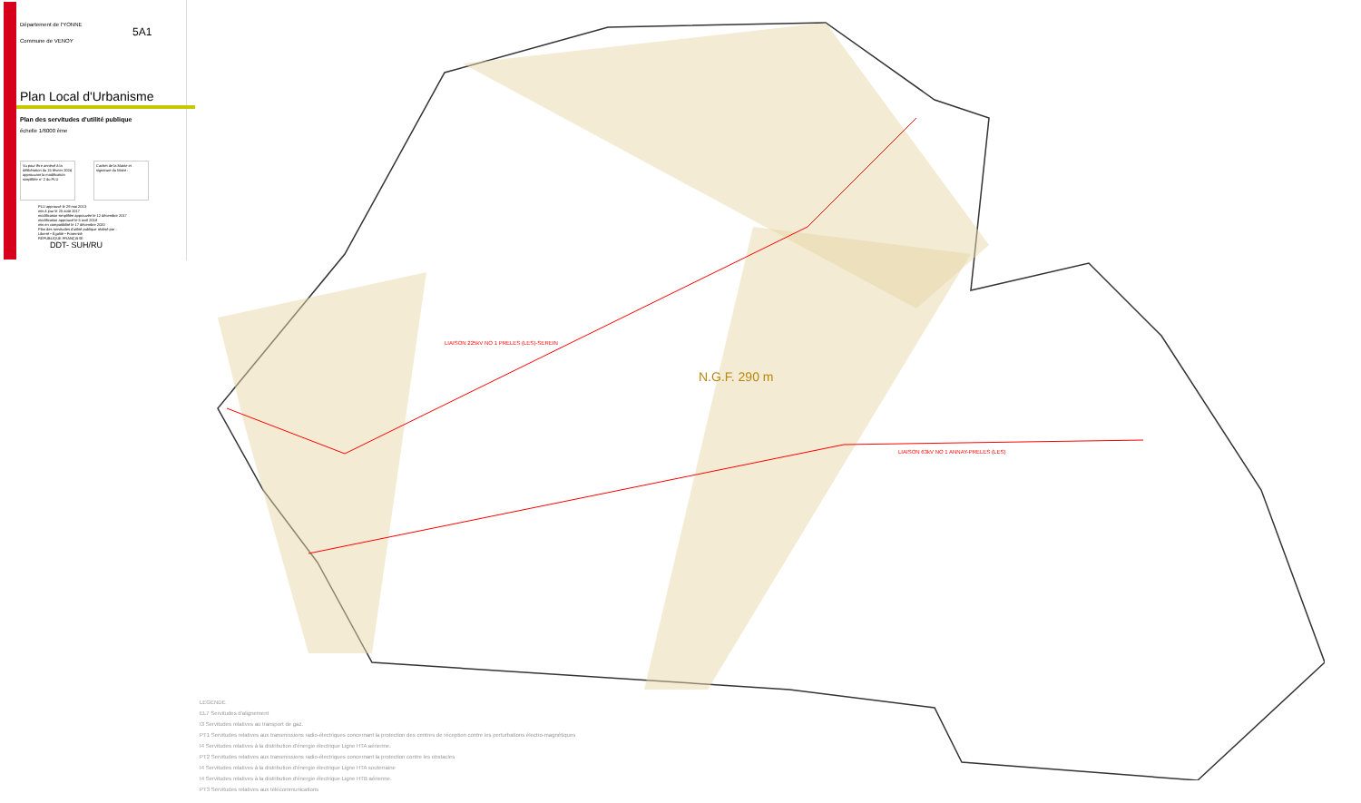Département de l'YONNE
Commune de VENOY
Plan Local d'Urbanisme
Plan des servitudes d'utilité publique
échelle 1/6000 ème
Vu pour être annéxé à la délibération du 15 février 2024 approuvant la modification simplifiée n° 2 du PLU
Cachet de la Mairie et signature du Maire :
PLU approuvé le 29 mai 2013
mis à jour le 25 août 2017
modification simplifiée approuvée le 12 décembre 2017
modification approuvé le 5 avril 2018
mis en compatibilité le 17 décembre 2020
Plan des servitudes d'utilité publique réalisé par :
Liberté • Égalité • Fraternité
RÉPUBLIQUE FRANÇAISE
DDT- SUH/RU
5A1
LIAISON 225kV NO 1 PRELES (LES)-SEREIN
LIAISON 63kV NO 1 ANNAY-PRELES (LES)
N.G.F. 290 m
LEGENDE
EL7 Servitudes d'alignement
I3 Servitudes relatives au transport de gaz.
PT1 Servitudes relatives aux transmissions radio-électriques concernant la protection des centres de réception contre les perturbations électro-magnétiques
I4 Servitudes relatives à la distribution d'énergie électrique Ligne HTA aérienne.
PT2 Servitudes relatives aux transmissions radio-électriques concernant la protection contre les obstacles
I4 Servitudes relatives à la distribution d'énergie électrique Ligne HTA souterraine
I4 Servitudes relatives à la distribution d'énergie électrique Ligne HTB aérienne.
PT3 Servitudes relatives aux télécommunications